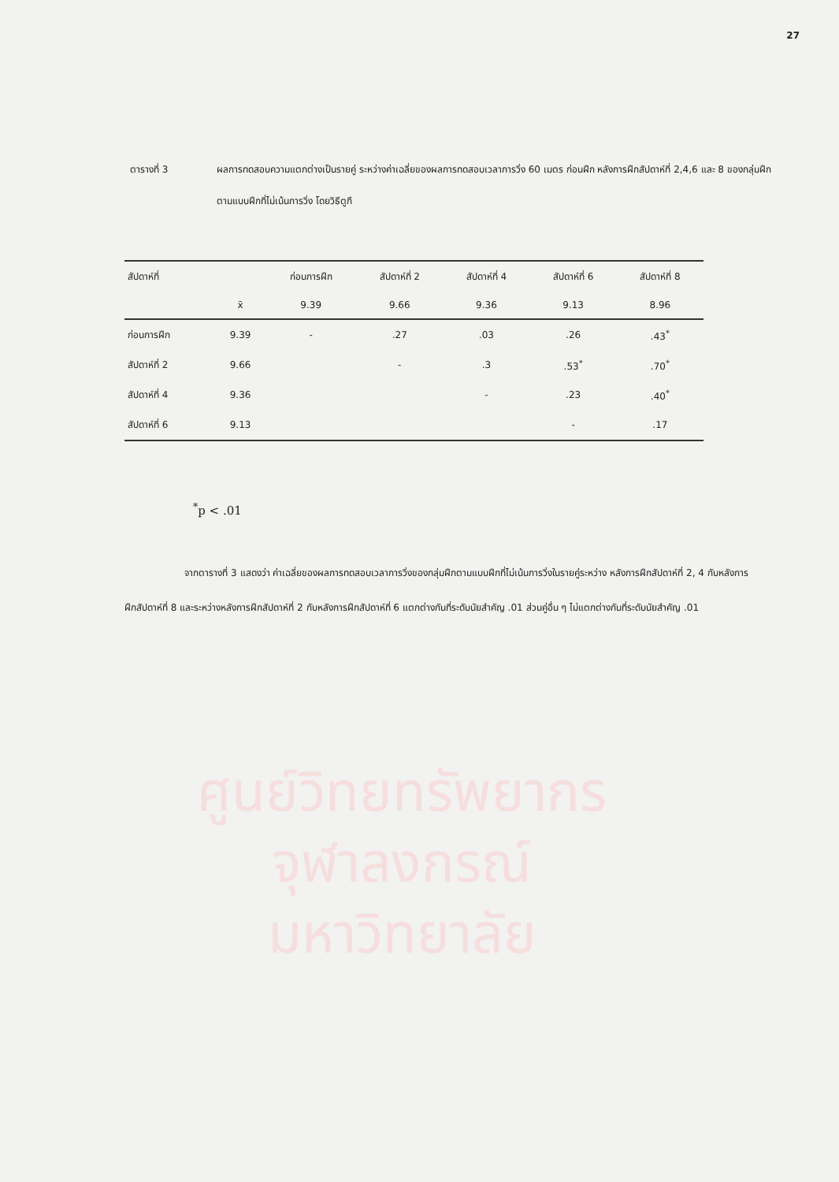27
ตารางที่ 3 ผลการทดสอบความแตกต่างเป็นรายคู่ ระหว่างค่าเฉลี่ยของผลการทดสอบเวลาการวิ่ง 60 เมตร ก่อนฝึก หลังการฝึกสัปดาห์ที่ 2,4,6 และ 8 ของกลุ่มฝึกตามแบบฝึกที่ไม่เน้นการวิ่ง โดยวิธีตูกี
| สัปดาห์ที่ | | ก่อนการฝึก | สัปดาห์ที่ 2 | สัปดาห์ที่ 4 | สัปดาห์ที่ 6 | สัปดาห์ที่ 8 |
| --- | --- | --- | --- | --- | --- | --- |
| | x̄ | 9.39 | 9.66 | 9.36 | 9.13 | 8.96 |
| ก่อนการฝึก | 9.39 | - | .27 | .03 | .26 | .43<sup>*</sup> |
| สัปดาห์ที่ 2 | 9.66 | | - | .3 | .53<sup>*</sup> | .70<sup>*</sup> |
| สัปดาห์ที่ 4 | 9.36 | | | - | .23 | .40<sup>*</sup> |
| สัปดาห์ที่ 6 | 9.13 | | | | - | .17 |
<sup>*</sup> p < .01
ศูนย์วิทยทรัพยากร
จุฬาลงกรณ์มหาวิทยาลัย
จากตารางที่ 3 แสดงว่า ค่าเฉลี่ยของผลการทดสอบเวลาการวิ่งของกลุ่มฝึกตามแบบฝึกที่ไม่เน้นการวิ่งในรายคู่ระหว่าง หลังการฝึกสัปดาห์ที่ 2, 4 กับหลังการฝึกสัปดาห์ที่ 8 และระหว่างหลังการฝึกสัปดาห์ที่ 2 กับหลังการฝึกสัปดาห์ที่ 6 แตกต่างกันที่ระดับนัยสำคัญ .01 ส่วนคู่อื่น ๆ ไม่แตกต่างกันที่ระดับนัยสำคัญ .01